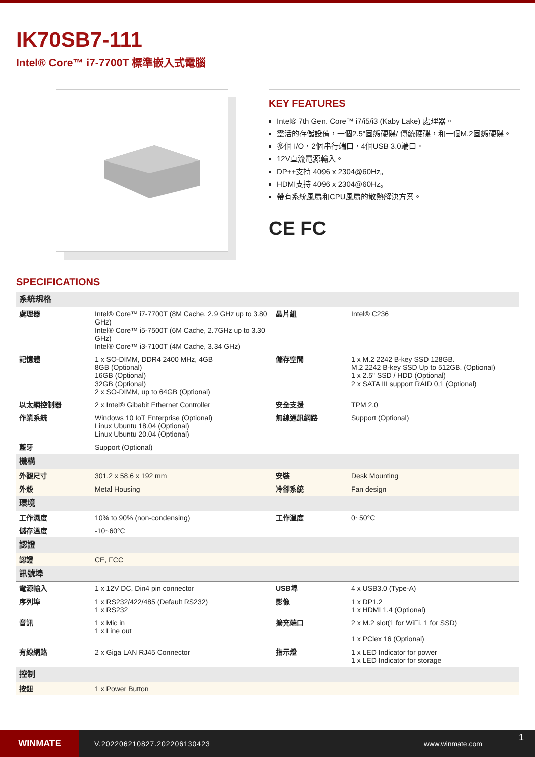IK70SB7-111
Intel® Core™ i7-7700T 標準嵌入式電腦
KEY FEATURES
Intel® 7th Gen. Core™ i7/i5/i3 (Kaby Lake) 處理器。
靈活的存儲設備，一個2.5"固態硬碟/ 傳統硬碟，和一個M.2固態硬碟。
多個 I/O，2個串行端口，4個USB 3.0端口。
12V直流電源輸入。
DP++支持 4096 x 2304@60Hz。
HDMI支持 4096 x 2304@60Hz。
帶有系統風扇和CPU風扇的散熱解決方案。
CE FC
SPECIFICATIONS
| 系統規格 | | | |
| 處理器 | Intel® Core™ i7-7700T (8M Cache, 2.9 GHz up to 3.80 GHz) Intel® Core™ i5-7500T (6M Cache, 2.7GHz up to 3.30 GHz) Intel® Core™ i3-7100T (4M Cache, 3.34 GHz) | 晶片組 | Intel® C236 |
| 記憶體 | 1 x SO-DIMM, DDR4 2400 MHz, 4GB 8GB (Optional) 16GB (Optional) 32GB (Optional) 2 x SO-DIMM, up to 64GB (Optional) | 儲存空間 | 1 x M.2 2242 B-key SSD 128GB. M.2 2242 B-key SSD Up to 512GB. (Optional) 1 x 2.5" SSD / HDD (Optional) 2 x SATA III support RAID 0,1 (Optional) |
| 以太網控制器 | 2 x Intel® Gibabit Ethernet Controller | 安全支援 | TPM 2.0 |
| 作業系統 | Windows 10 IoT Enterprise (Optional) Linux Ubuntu 18.04 (Optional) Linux Ubuntu 20.04 (Optional) | 無線通訊網路 | Support (Optional) |
| 藍牙 | Support (Optional) | | |
| 機構 | | | |
| 外觀尺寸 | 301.2 x 58.6 x 192 mm | 安裝 | Desk Mounting |
| 外殼 | Metal Housing | 冷卻系統 | Fan design |
| 環境 | | | |
| 工作濕度 | 10% to 90% (non-condensing) | 工作溫度 | 0~50°C |
| 儲存溫度 | -10~60°C | | |
| 認證 | | | |
| 認證 | CE, FCC | | |
| 訊號埠 | | | |
| 電源輸入 | 1 x 12V DC, Din4 pin connector | USB埠 | 4 x USB3.0 (Type-A) |
| 序列埠 | 1 x RS232/422/485 (Default RS232) 1 x RS232 | 影像 | 1 x DP1.2 1 x HDMI 1.4 (Optional) |
| 音訊 | 1 x Mic in 1 x Line out | 擴充端口 | 2 x M.2 slot(1 for WiFi, 1 for SSD) 1 x PClex 16 (Optional) |
| 有線網路 | 2 x Giga LAN RJ45 Connector | 指示燈 | 1 x LED Indicator for power 1 x LED Indicator for storage |
| 控制 | | | |
| 按鈕 | 1 x Power Button | | |
WINMATE
V.202206210827.202206130423 www.winmate.com
1